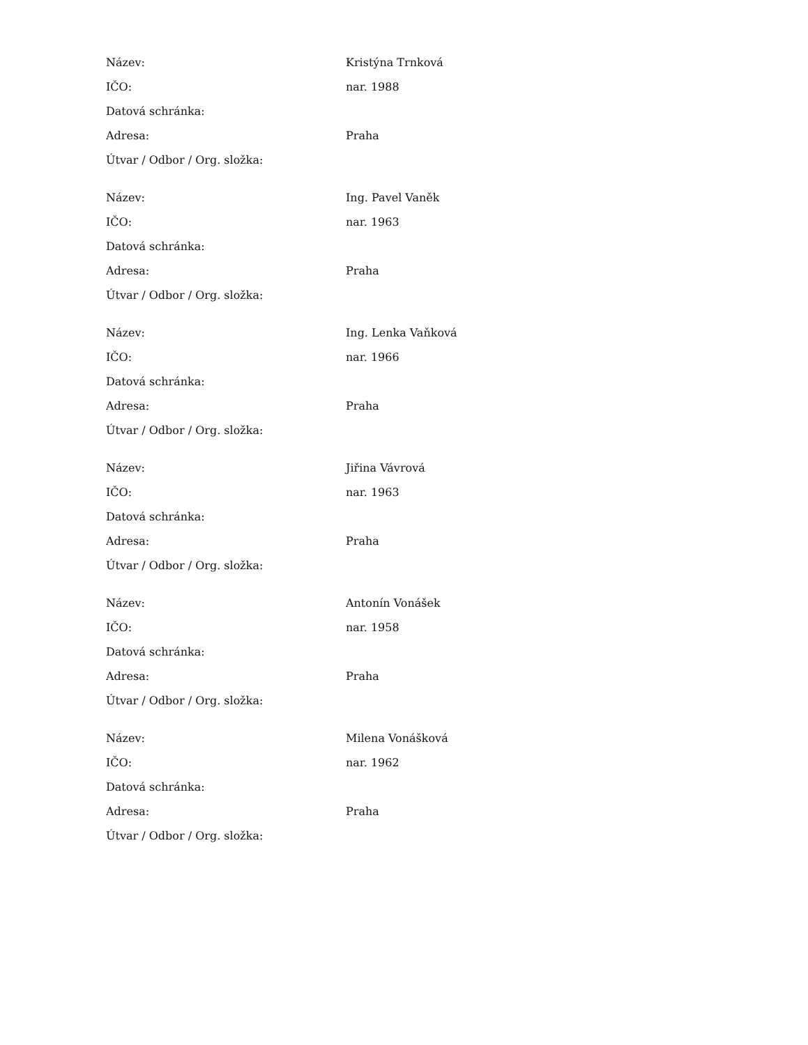| Název: | Kristýna Trnková |
| IČO: | nar. 1988 |
| Datová schránka: | |
| Adresa: | Praha |
| Útvar / Odbor / Org. složka: | |
| Název: | Ing. Pavel Vaněk |
| IČO: | nar. 1963 |
| Datová schránka: | |
| Adresa: | Praha |
| Útvar / Odbor / Org. složka: | |
| Název: | Ing. Lenka Vaňková |
| IČO: | nar. 1966 |
| Datová schránka: | |
| Adresa: | Praha |
| Útvar / Odbor / Org. složka: | |
| Název: | Jiřina Vávrová |
| IČO: | nar. 1963 |
| Datová schránka: | |
| Adresa: | Praha |
| Útvar / Odbor / Org. složka: | |
| Název: | Antonín Vonášek |
| IČO: | nar. 1958 |
| Datová schránka: | |
| Adresa: | Praha |
| Útvar / Odbor / Org. složka: | |
| Název: | Milena Vonášková |
| IČO: | nar. 1962 |
| Datová schránka: | |
| Adresa: | Praha |
| Útvar / Odbor / Org. složka: | |